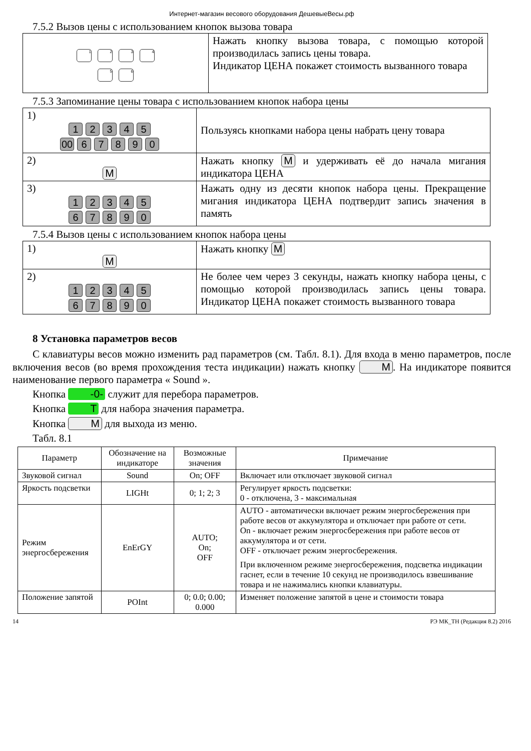Интернет-магазин весового оборудования ДешевыеВесы.рф
7.5.2 Вызов цены с использованием кнопок вызова товара
| 1 2 3 4 5 6 | Нажать кнопку вызова товара, с помощью которой производилась запись цены товара. Индикатор ЦЕНА покажет стоимость вызванного товара |
7.5.3 Запоминание цены товара с использованием кнопок набора цены
| 1) 1 2 3 4 5 00 6 7 8 9 0 | Пользуясь кнопками набора цены набрать цену товара |
| 2) M | Нажать кнопку M и удерживать её до начала мигания индикатора ЦЕНА |
| 3) 1 2 3 4 5 6 7 8 9 0 | Нажать одну из десяти кнопок набора цены. Прекращение мигания индикатора ЦЕНА подтвердит запись значения в память |
7.5.4 Вызов цены с использованием кнопок набора цены
| 1) M | Нажать кнопку M |
| 2) 1 2 3 4 5 6 7 8 9 0 | Не более чем через 3 секунды, нажать кнопку набора цены, с помощью которой производилась запись цены товара. Индикатор ЦЕНА покажет стоимость вызванного товара |
8 Установка параметров весов
С клавиатуры весов можно изменить рад параметров (см. Табл. 8.1). Для входа в меню параметров, после включения весов (во время прохождения теста индикации) нажать кнопку M. На индикаторе появится наименование первого параметра « Sound ».
Кнопка -0- служит для перебора параметров.
Кнопка T для набора значения параметра.
Кнопка M для выхода из меню.
Табл. 8.1
| Параметр | Обозначение на индикаторе | Возможные значения | Примечание |
| --- | --- | --- | --- |
| Звуковой сигнал | Sound | On; OFF | Включает или отключает звуковой сигнал |
| Яркость подсветки | LIGHt | 0; 1; 2; 3 | Регулирует яркость подсветки: 0 - отключена, 3 - максимальная |
| Режим энергосбережения | EnErGY | AUTO; On; OFF | AUTO - автоматически включает режим энергосбережения при работе весов от аккумулятора и отключает при работе от сети. On - включает режим энергосбережения при работе весов от аккумулятора и от сети. OFF - отключает режим энергосбережения. При включенном режиме энергосбережения, подсветка индикации гаснет, если в течение 10 секунд не производилось взвешивание товара и не нажимались кнопки клавиатуры. |
| Положение запятой | POInt | 0; 0.0; 0.00; 0.000 | Изменяет положение запятой в цене и стоимости товара |
14 РЭ МК_ТН (Редакция 8.2) 2016